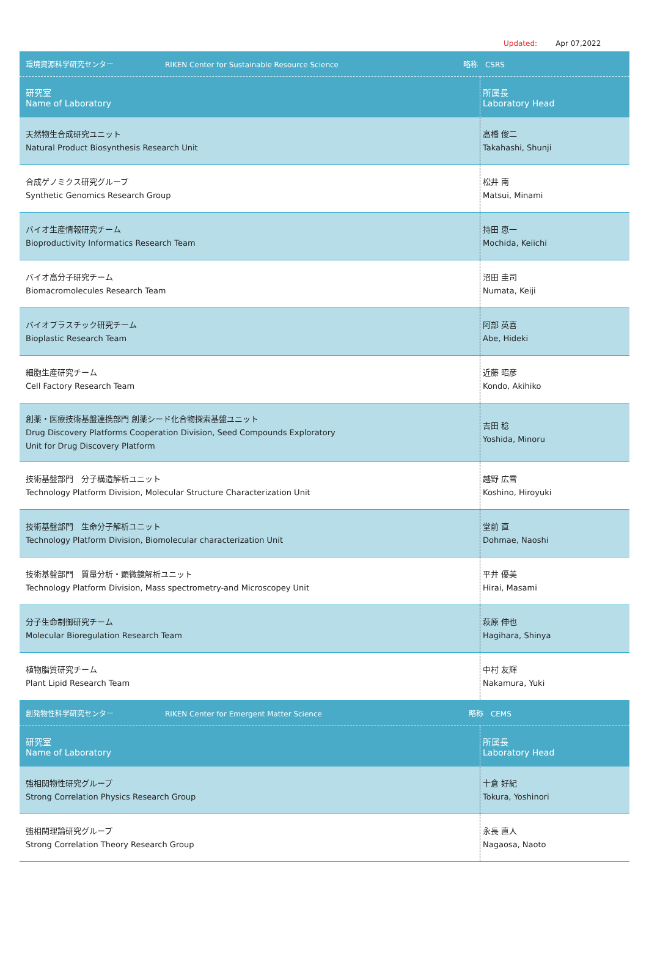Updated: Apr 07,2022
| 環境資源科学研究センター RIKEN Center for Sustainable Resource Science 略称 CSRS | |
| 研究室 Name of Laboratory | 所属長 Laboratory Head |
| 天然物生合成研究ユニット Natural Product Biosynthesis Research Unit | 高橋 俊二 Takahashi, Shunji |
| 合成ゲノミクス研究グループ Synthetic Genomics Research Group | 松井 南 Matsui, Minami |
| バイオ生産情報研究チーム Bioproductivity Informatics Research Team | 持田 恵一 Mochida, Keiichi |
| バイオ高分子研究チーム Biomacromolecules Research Team | 沼田 圭司 Numata, Keiji |
| バイオプラスチック研究チーム Bioplastic Research Team | 阿部 英喜 Abe, Hideki |
| 細胞生産研究チーム Cell Factory Research Team | 近藤 昭彦 Kondo, Akihiko |
| 創薬・医療技術基盤連携部門 創薬シード化合物探索基盤ユニット Drug Discovery Platforms Cooperation Division, Seed Compounds Exploratory Unit for Drug Discovery Platform | 吉田 稔 Yoshida, Minoru |
| 技術基盤部門 分子構造解析ユニット Technology Platform Division, Molecular Structure Characterization Unit | 越野 広雪 Koshino, Hiroyuki |
| 技術基盤部門 生命分子解析ユニット Technology Platform Division, Biomolecular characterization Unit | 堂前 直 Dohmae, Naoshi |
| 技術基盤部門 質量分析・顕微鏡解析ユニット Technology Platform Division, Mass spectrometry-and Microscopey Unit | 平井 優美 Hirai, Masami |
| 分子生命制御研究チーム Molecular Bioregulation Research Team | 萩原 伸也 Hagihara, Shinya |
| 植物脂質研究チーム Plant Lipid Research Team | 中村 友輝 Nakamura, Yuki |
| 創発物性科学研究センター RIKEN Center for Emergent Matter Science 略称 CEMS | |
| 研究室 Name of Laboratory | 所属長 Laboratory Head |
| 強相関物性研究グループ Strong Correlation Physics Research Group | 十倉 好紀 Tokura, Yoshinori |
| 強相関理論研究グループ Strong Correlation Theory Research Group | 永長 直人 Nagaosa, Naoto |